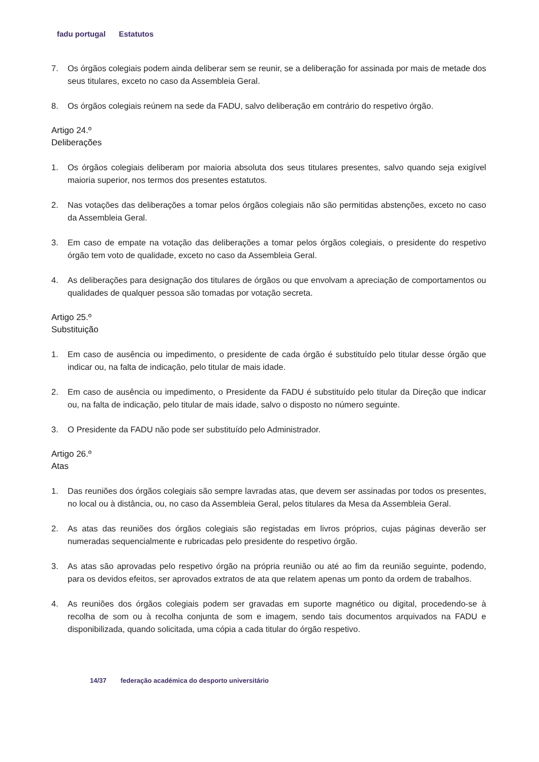fadu portugal Estatutos
7. Os órgãos colegiais podem ainda deliberar sem se reunir, se a deliberação for assinada por mais de metade dos seus titulares, exceto no caso da Assembleia Geral.
8. Os órgãos colegiais reúnem na sede da FADU, salvo deliberação em contrário do respetivo órgão.
Artigo 24.º
Deliberações
1. Os órgãos colegiais deliberam por maioria absoluta dos seus titulares presentes, salvo quando seja exigível maioria superior, nos termos dos presentes estatutos.
2. Nas votações das deliberações a tomar pelos órgãos colegiais não são permitidas abstenções, exceto no caso da Assembleia Geral.
3. Em caso de empate na votação das deliberações a tomar pelos órgãos colegiais, o presidente do respetivo órgão tem voto de qualidade, exceto no caso da Assembleia Geral.
4. As deliberações para designação dos titulares de órgãos ou que envolvam a apreciação de comportamentos ou qualidades de qualquer pessoa são tomadas por votação secreta.
Artigo 25.º
Substituição
1. Em caso de ausência ou impedimento, o presidente de cada órgão é substituído pelo titular desse órgão que indicar ou, na falta de indicação, pelo titular de mais idade.
2. Em caso de ausência ou impedimento, o Presidente da FADU é substituído pelo titular da Direção que indicar ou, na falta de indicação, pelo titular de mais idade, salvo o disposto no número seguinte.
3. O Presidente da FADU não pode ser substituído pelo Administrador.
Artigo 26.º
Atas
1. Das reuniões dos órgãos colegiais são sempre lavradas atas, que devem ser assinadas por todos os presentes, no local ou à distância, ou, no caso da Assembleia Geral, pelos titulares da Mesa da Assembleia Geral.
2. As atas das reuniões dos órgãos colegiais são registadas em livros próprios, cujas páginas deverão ser numeradas sequencialmente e rubricadas pelo presidente do respetivo órgão.
3. As atas são aprovadas pelo respetivo órgão na própria reunião ou até ao fim da reunião seguinte, podendo, para os devidos efeitos, ser aprovados extratos de ata que relatem apenas um ponto da ordem de trabalhos.
4. As reuniões dos órgãos colegiais podem ser gravadas em suporte magnético ou digital, procedendo-se à recolha de som ou à recolha conjunta de som e imagem, sendo tais documentos arquivados na FADU e disponibilizada, quando solicitada, uma cópia a cada titular do órgão respetivo.
14/37 federação académica do desporto universitário